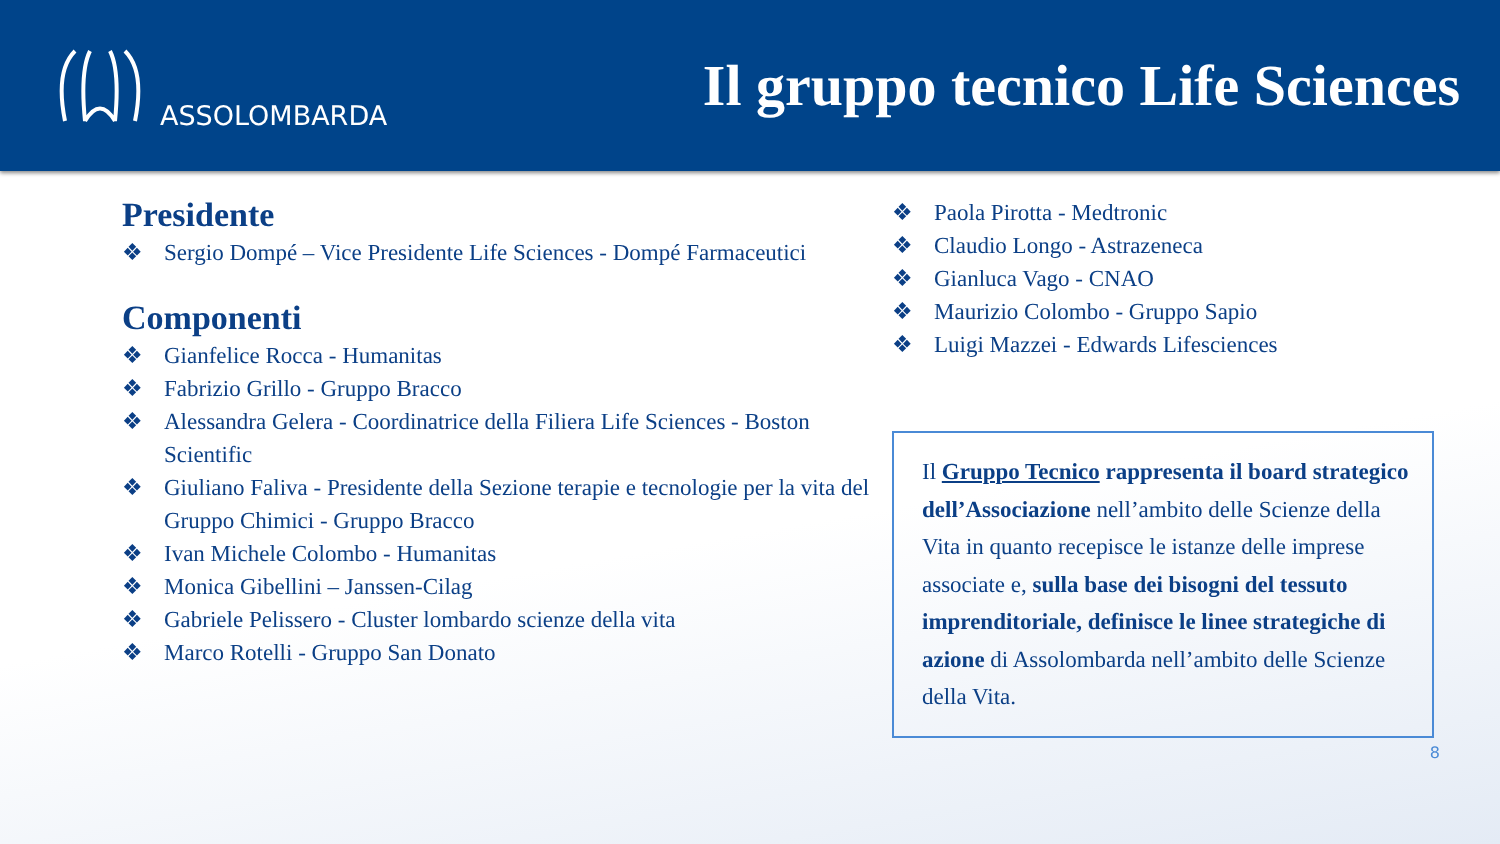ASSOLOMBARDA
Il gruppo tecnico Life Sciences
Presidente
❖ Sergio Dompé – Vice Presidente Life Sciences - Dompé Farmaceutici
Componenti
❖ Gianfelice Rocca - Humanitas
❖ Fabrizio Grillo - Gruppo Bracco
❖ Alessandra Gelera - Coordinatrice della Filiera Life Sciences - Boston Scientific
❖ Giuliano Faliva - Presidente della Sezione terapie e tecnologie per la vita del Gruppo Chimici - Gruppo Bracco
❖ Ivan Michele Colombo - Humanitas
❖ Monica Gibellini – Janssen-Cilag
❖ Gabriele Pelissero - Cluster lombardo scienze della vita
❖ Marco Rotelli - Gruppo San Donato
❖ Paola Pirotta - Medtronic
❖ Claudio Longo - Astrazeneca
❖ Gianluca Vago - CNAO
❖ Maurizio Colombo - Gruppo Sapio
❖ Luigi Mazzei - Edwards Lifesciences
Il Gruppo Tecnico rappresenta il board strategico dell’Associazione nell’ambito delle Scienze della Vita in quanto recepisce le istanze delle imprese associate e, sulla base dei bisogni del tessuto imprenditoriale, definisce le linee strategiche di azione di Assolombarda nell’ambito delle Scienze della Vita.
8